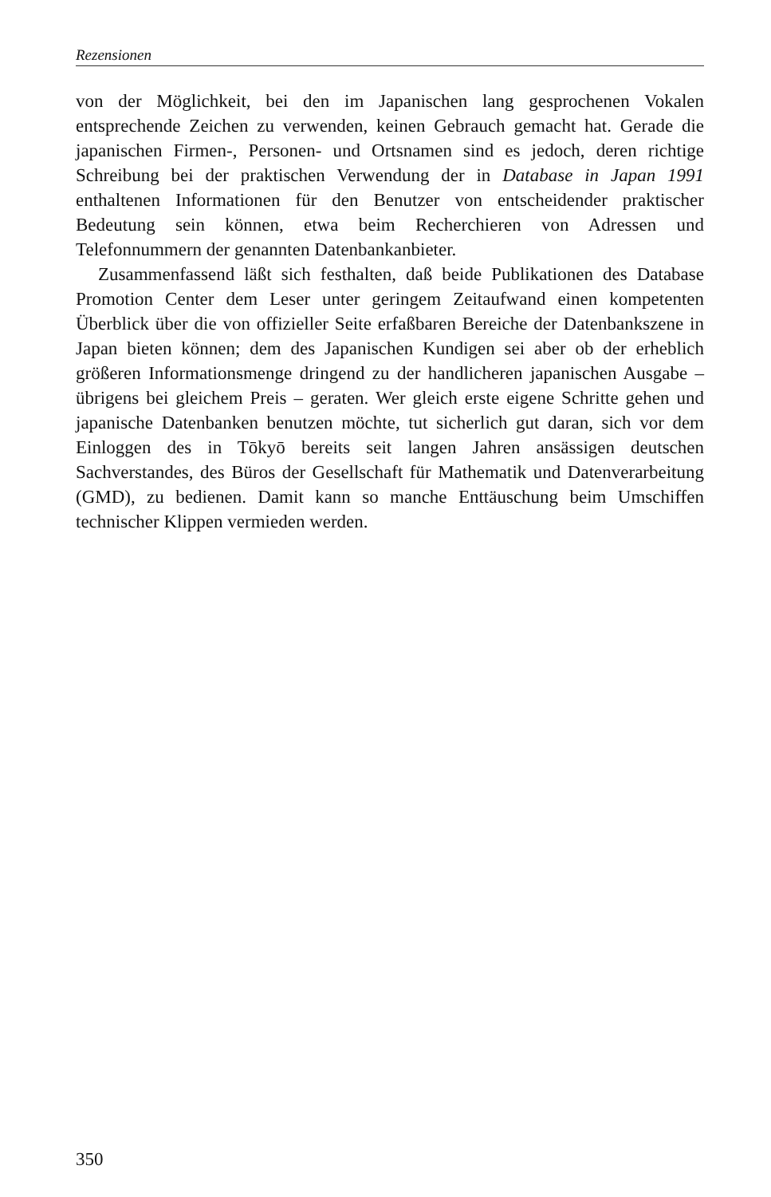Rezensionen
von der Möglichkeit, bei den im Japanischen lang gesprochenen Vokalen entsprechende Zeichen zu verwenden, keinen Gebrauch gemacht hat. Gerade die japanischen Firmen-, Personen- und Ortsnamen sind es jedoch, deren richtige Schreibung bei der praktischen Verwendung der in Database in Japan 1991 enthaltenen Informationen für den Benutzer von entscheidender praktischer Bedeutung sein können, etwa beim Recherchieren von Adressen und Telefonnummern der genannten Datenbankanbieter.
Zusammenfassend läßt sich festhalten, daß beide Publikationen des Database Promotion Center dem Leser unter geringem Zeitaufwand einen kompetenten Überblick über die von offizieller Seite erfaßbaren Bereiche der Datenbankszene in Japan bieten können; dem des Japanischen Kundigen sei aber ob der erheblich größeren Informationsmenge dringend zu der handlicheren japanischen Ausgabe – übrigens bei gleichem Preis – geraten. Wer gleich erste eigene Schritte gehen und japanische Datenbanken benutzen möchte, tut sicherlich gut daran, sich vor dem Einloggen des in Tōkyō bereits seit langen Jahren ansässigen deutschen Sachverstandes, des Büros der Gesellschaft für Mathematik und Datenverarbeitung (GMD), zu bedienen. Damit kann so manche Enttäuschung beim Umschiffen technischer Klippen vermieden werden.
350